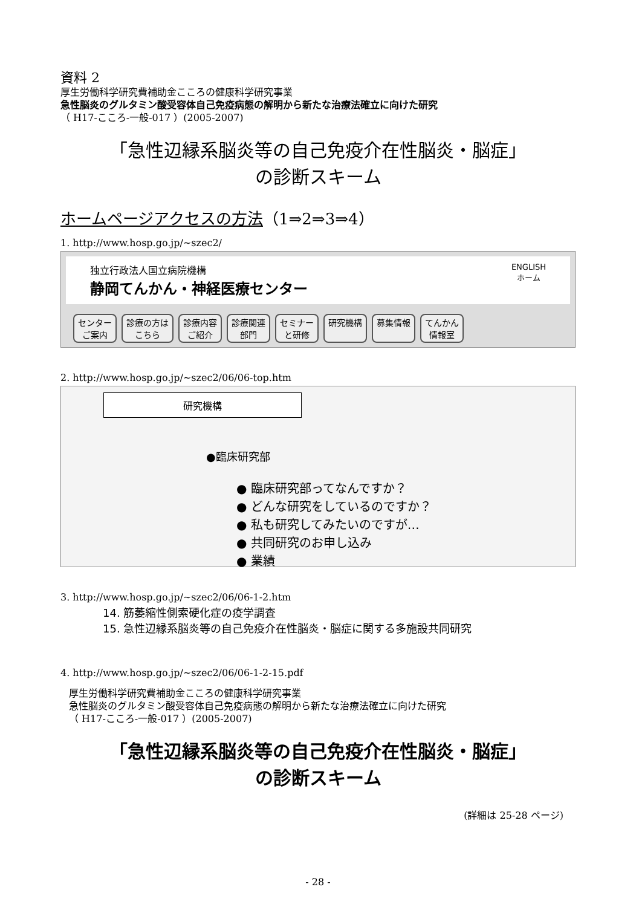資料 2
厚生労働科学研究費補助金こころの健康科学研究事業
急性脳炎のグルタミン酸受容体自己免疫病態の解明から新たな治療法確立に向けた研究
（ H17-こころ-一般-017 ）(2005-2007)
「急性辺縁系脳炎等の自己免疫介在性脳炎・脳症」
の診断スキーム
ホームページアクセスの方法（1⇒2⇒3⇒4）
1. http://www.hosp.go.jp/~szec2/
独立行政法人国立病院機構
静岡てんかん・神経医療センター
ENGLISH
ホーム
センター
ご案内 診療の方は
こちら 診療内容
ご紹介 診療関連
部門 セミナー
と研修 研究機構 募集情報 てんかん
情報室
2. http://www.hosp.go.jp/~szec2/06/06-top.htm
研究機構
●臨床研究部
● 臨床研究部ってなんですか？
● どんな研究をしているのですか？
● 私も研究してみたいのですが…
● 共同研究のお申し込み
● 業績
3. http://www.hosp.go.jp/~szec2/06/06-1-2.htm
14. 筋萎縮性側索硬化症の疫学調査
15. 急性辺縁系脳炎等の自己免疫介在性脳炎・脳症に関する多施設共同研究
4. http://www.hosp.go.jp/~szec2/06/06-1-2-15.pdf
厚生労働科学研究費補助金こころの健康科学研究事業
急性脳炎のグルタミン酸受容体自己免疫病態の解明から新たな治療法確立に向けた研究
（ H17-こころ-一般-017 ）(2005-2007)
「急性辺縁系脳炎等の自己免疫介在性脳炎・脳症」
の診断スキーム
(詳細は 25-28 ページ)
- 28 -